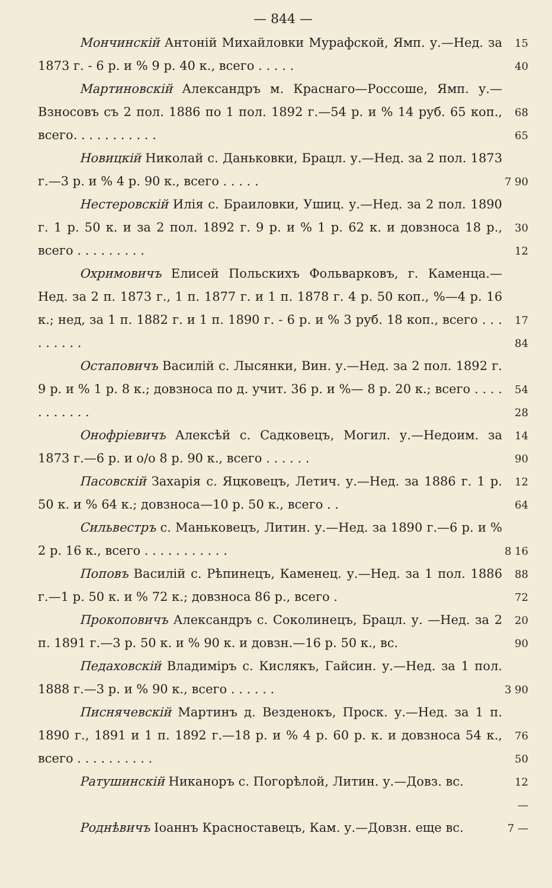— 844 —
Мончинскій Антоній Михайловки Мурафской, Ямп. у.—Нед. за 1873 г. - 6 р. и % 9 р. 40 к., всего . . . . .
15 40
Мартиновскій Александръ м. Краснаго—Россоше, Ямп. у.—Взносовъ съ 2 пол. 1886 по 1 пол. 1892 г.—54 р. и % 14 руб. 65 коп., всего. . . . . . . . . . .
68 65
Новицкій Николай с. Даньковки, Брацл. у.—Нед. за 2 пол. 1873 г.—3 р. и % 4 р. 90 к., всего . . . . .
7 90
Нестеровскій Илія с. Браиловки, Ушиц. у.—Нед. за 2 пол. 1890 г. 1 р. 50 к. и за 2 пол. 1892 г. 9 р. и % 1 р. 62 к. и довзноса 18 р., всего . . . . . . . . .
30 12
Охримовичъ Елисей Польскихъ Фольварковъ, г. Каменца.—Нед. за 2 п. 1873 г., 1 п. 1877 г. и 1 п. 1878 г. 4 р. 50 коп., %—4 р. 16 к.; нед, за 1 п. 1882 г. и 1 п. 1890 г. - 6 р. и % 3 руб. 18 коп., всего . . . . . . . . .
17 84
Остаповичъ Василій с. Лысянки, Вин. у.—Нед. за 2 пол. 1892 г. 9 р. и % 1 р. 8 к.; довзноса по д. учит. 36 р. и %— 8 р. 20 к.; всего . . . . . . . . . . .
54 28
Онофріевичъ Алексѣй с. Садковецъ, Могил. у.—Недоим. за 1873 г.—6 р. и о/о 8 р. 90 к., всего . . . . . .
14 90
Пасовскій Захарія с. Яцковецъ, Летич. у.—Нед. за 1886 г. 1 р. 50 к. и % 64 к.; довзноса—10 р. 50 к., всего . .
12 64
Сильвестръ с. Маньковецъ, Литин. у.—Нед. за 1890 г.—6 р. и % 2 р. 16 к., всего . . . . . . . . . . .
8 16
Поповъ Василій с. Рѣпинецъ, Каменец. у.—Нед. за 1 пол. 1886 г.—1 р. 50 к. и % 72 к.; довзноса 86 р., всего .
88 72
Прокоповичъ Александръ с. Соколинецъ, Брацл. у. —Нед. за 2 п. 1891 г.—3 р. 50 к. и % 90 к. и довзн.—16 р. 50 к., вс.
20 90
Педаховскій Владиміръ с. Кислякъ, Гайсин. у.—Нед. за 1 пол. 1888 г.—3 р. и % 90 к., всего . . . . . .
3 90
Писнячевскій Мартинъ д. Везденокъ, Проск. у.—Нед. за 1 п. 1890 г., 1891 и 1 п. 1892 г.—18 р. и % 4 р. 60 р. к. и довзноса 54 к., всего . . . . . . . . . .
76 50
Ратушинскій Никаноръ с. Погорѣлой, Литин. у.—Довз. вс.
12 —
Роднѣвичъ Іоаннъ Красноставецъ, Кам. у.—Довзн. еще вс.
7 —